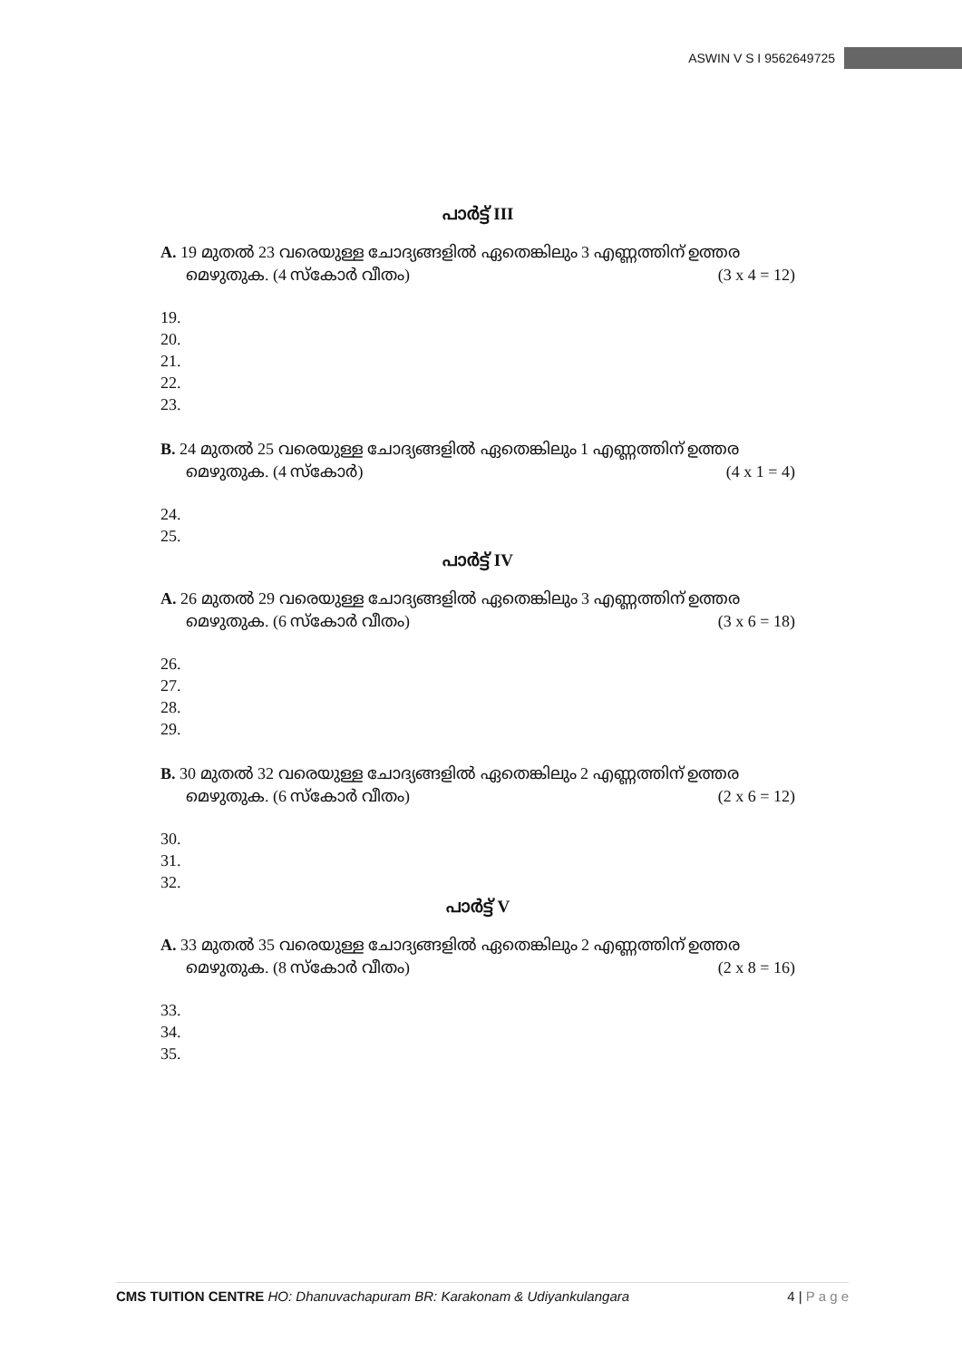ASWIN V S I 9562649725
പാർട്ട് III
A. 19 മുതൽ 23 വരെയുള്ള ചോദ്യങ്ങളിൽ ഏതെങ്കിലും 3 എണ്ണത്തിന് ഉത്തര
മെഴുതുക. (4 സ്കോർ വീതം) (3 x 4 = 12)
19.
20.
21.
22.
23.
B. 24 മുതൽ 25 വരെയുള്ള ചോദ്യങ്ങളിൽ ഏതെങ്കിലും 1 എണ്ണത്തിന് ഉത്തര
മെഴുതുക. (4 സ്കോർ) (4 x 1 = 4)
24.
25.
പാർട്ട് IV
A. 26 മുതൽ 29 വരെയുള്ള ചോദ്യങ്ങളിൽ ഏതെങ്കിലും 3 എണ്ണത്തിന് ഉത്തര
മെഴുതുക. (6 സ്കോർ വീതം) (3 x 6 = 18)
26.
27.
28.
29.
B. 30 മുതൽ 32 വരെയുള്ള ചോദ്യങ്ങളിൽ ഏതെങ്കിലും 2 എണ്ണത്തിന് ഉത്തര
മെഴുതുക. (6 സ്കോർ വീതം) (2 x 6 = 12)
30.
31.
32.
പാർട്ട് V
A. 33 മുതൽ 35 വരെയുള്ള ചോദ്യങ്ങളിൽ ഏതെങ്കിലും 2 എണ്ണത്തിന് ഉത്തര
മെഴുതുക. (8 സ്കോർ വീതം) (2 x 8 = 16)
33.
34.
35.
CMS TUITION CENTRE HO: Dhanuvachapuram BR: Karakonam & Udiyankulangara 4 | P a g e